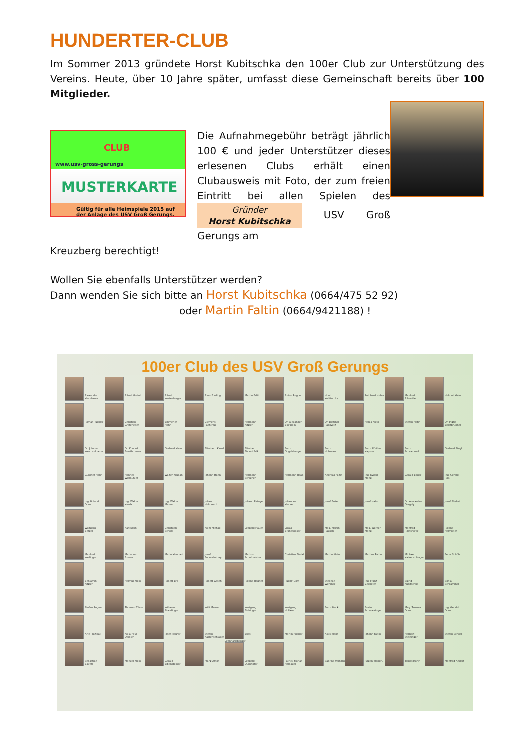HUNDERTER-CLUB
Im Sommer 2013 gründete Horst Kubitschka den 100er Club zur Unterstützung des Vereins. Heute, über 10 Jahre später, umfasst diese Gemeinschaft bereits über 100 Mitglieder.
CLUB
www.usv-gross-gerungs
MUSTERKARTE
Gültig für alle Heimspiele 2015 auf der Anlage des USV Groß Gerungs.
Die Aufnahmegebühr beträgt jährlich 100 € und jeder Unterstützer dieses erlesenen Clubs erhält einen Clubausweis mit Foto, der zum freien Eintritt bei allen Spielen des Gründer
Horst Kubitschka USV Groß Gerungs am
Kreuzberg berechtigt!
Wollen Sie ebenfalls Unterstützer werden?
Dann wenden Sie sich bitte an Horst Kubitschka (0664/475 52 92)
oder Martin Faltin (0664/9421188) !
100er Club des USV Groß Gerungs
| Alexander Klambauer | Alfred Hertel | Alfred Wolfesberger | Alois Frading | Martin Faltin | Anton Rogner | Horst Kubitschka | Reinhard Huber | Manfred Allendder | Helmut Klein |
| Roman Tüchler | Christian Grafeneder | Emmerich Hahn | Clemens Pachtrog | Hermann Kitzler | Dr. Alexander Blufstein | Dr. Dietmar Rakowitz | Helga Klein | Stefan Faltin | Dr. Ingrid Ernstbrunner |
| Dr. Johann Weichselbaum | Dr. Konrad Ernstbrunner | Gerhard Klein | Elisabeth Kanal | Elisabeth Pöderl-Palk | Franz Gugelsberger | Franz Holzmann | Franz Pfeiler-Kapsler | Franz Schrammel | Gerhard Siegl |
| Günther Hahn | Hannes Wismühler | Walter Krupan | Johann Hahn | Hermann Schulner | Hermann Raab | Andreas Faltin | Ing. Ewald Mengl | Gerald Bauer | Ing. Gerald Roßl |
| Ing. Roland Dorn | Ing. Walter Kwela | Ing. Walter Maurer | Johann Helmreich | Johann Piringer | Johannes Klaurer | Josef Farfer | Josef Hahn | Dr. Alexandra Gergely | Josef Pöldert |
| Wolfgang Berger | Karl Klein | Christoph Schöbl | Kolm Michael | Leopold Hauer | Lukas Brandwieser | Mag. Martin Rausch | Mag. Werner Mang | Manfred Riletshofer | Roland Helmreich |
| Manfred Weilinger | Marianne Breuer | Mario Menhart | Josef Poperahatzky | Markus Schulmeister | Christian Einfalt | Martin Klein | Martina Faltin | Michael Katzenschlager | Peter Schöbl |
| Benjamin Kitzler | Helmut Klein | Robert Ertl | Robert Göschl | Roland Rogner | Rudolf Dorn | Stephan Wehrner | Ing. Franz Zeilhofer | Sigrid Kubitschka | Sonja Schrammel |
| Stefan Rogner | Thomas Führer | Wilhelm Staudinger | Willi Maurer | Wolfgang Eichinger | Wolfgang Hollaus | Franz Hackl | Erwin Schwarzinger | Mag. Tamara Dorn | Ing. Gerald Dorn |
| Arte Plazibat | Kolja Paul Deibler | Josef Maurer | Stefan Katzenschlager | Elias Leonhartsberger | Martin Richter | Alois Klopf | Johann Faltin | Herbert Steininger | Stefan Schöbl |
| Sebastian Bayerl | Manuel Klein | Gerald Eibensteiner | Franz Amon | Leopold Dürnhofer | Patrick Florian Holbauer | Sabrina Wondru | Jürgen Wondru | Tobias Hörth | Manfred Andert |